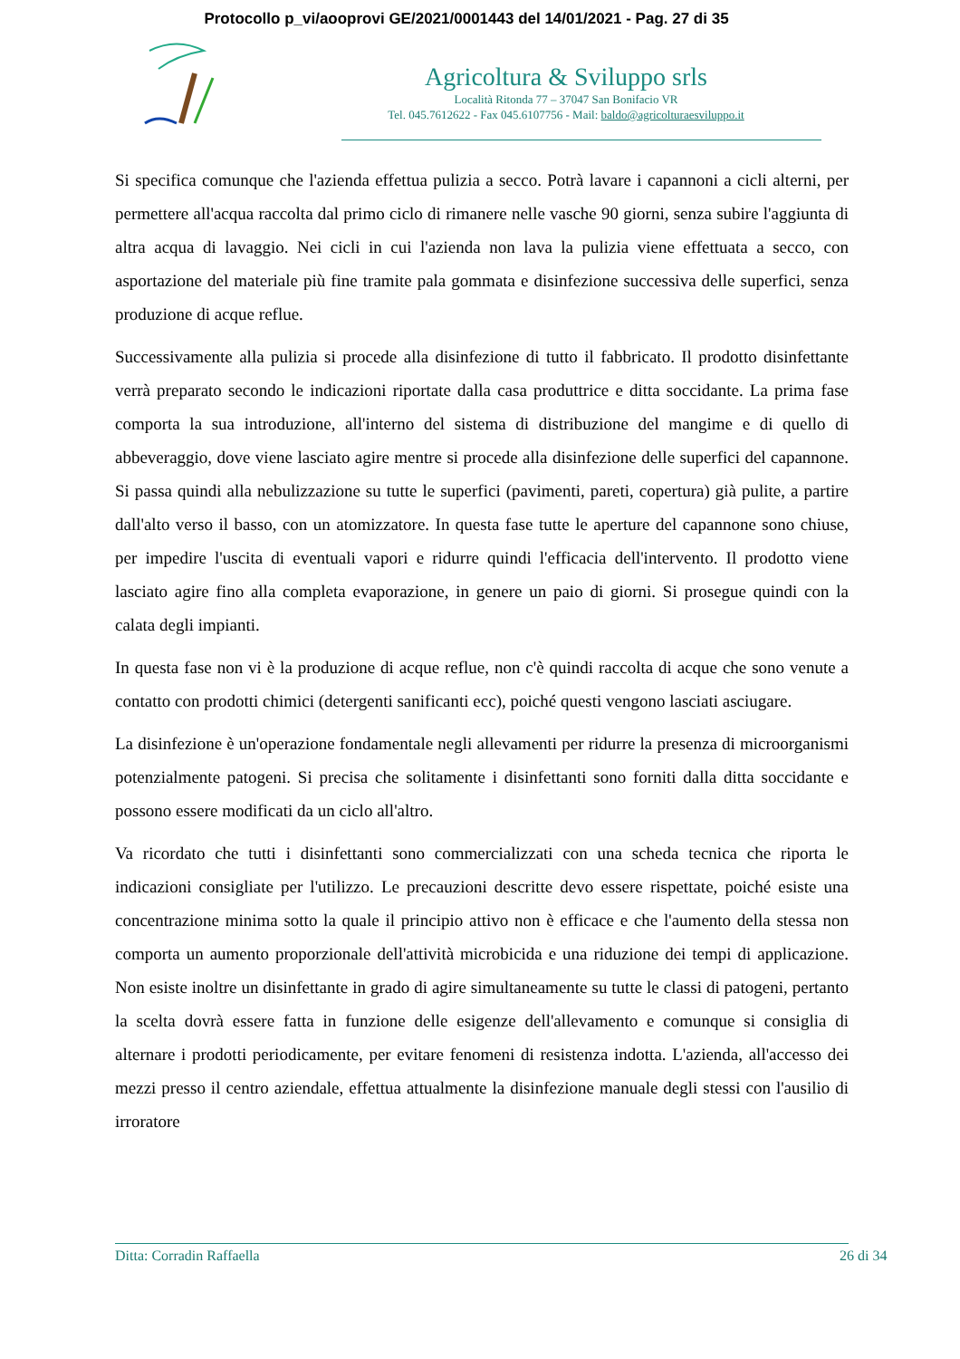Protocollo p_vi/aooprovi GE/2021/0001443 del 14/01/2021 - Pag. 27 di 35
Agricoltura & Sviluppo srls
Località Ritonda 77 – 37047 San Bonifacio VR
Tel. 045.7612622 - Fax 045.6107756 - Mail: baldo@agricolturaesviluppo.it
Si specifica comunque che l'azienda effettua pulizia a secco. Potrà lavare i capannoni a cicli alterni, per permettere all'acqua raccolta dal primo ciclo di rimanere nelle vasche 90 giorni, senza subire l'aggiunta di altra acqua di lavaggio. Nei cicli in cui l'azienda non lava la pulizia viene effettuata a secco, con asportazione del materiale più fine tramite pala gommata e disinfezione successiva delle superfici, senza produzione di acque reflue.
Successivamente alla pulizia si procede alla disinfezione di tutto il fabbricato. Il prodotto disinfettante verrà preparato secondo le indicazioni riportate dalla casa produttrice e ditta soccidante. La prima fase comporta la sua introduzione, all'interno del sistema di distribuzione del mangime e di quello di abbeveraggio, dove viene lasciato agire mentre si procede alla disinfezione delle superfici del capannone. Si passa quindi alla nebulizzazione su tutte le superfici (pavimenti, pareti, copertura) già pulite, a partire dall'alto verso il basso, con un atomizzatore. In questa fase tutte le aperture del capannone sono chiuse, per impedire l'uscita di eventuali vapori e ridurre quindi l'efficacia dell'intervento. Il prodotto viene lasciato agire fino alla completa evaporazione, in genere un paio di giorni. Si prosegue quindi con la calata degli impianti.
In questa fase non vi è la produzione di acque reflue, non c'è quindi raccolta di acque che sono venute a contatto con prodotti chimici (detergenti sanificanti ecc), poiché questi vengono lasciati asciugare.
La disinfezione è un'operazione fondamentale negli allevamenti per ridurre la presenza di microorganismi potenzialmente patogeni. Si precisa che solitamente i disinfettanti sono forniti dalla ditta soccidante e possono essere modificati da un ciclo all'altro.
Va ricordato che tutti i disinfettanti sono commercializzati con una scheda tecnica che riporta le indicazioni consigliate per l'utilizzo. Le precauzioni descritte devo essere rispettate, poiché esiste una concentrazione minima sotto la quale il principio attivo non è efficace e che l'aumento della stessa non comporta un aumento proporzionale dell'attività microbicida e una riduzione dei tempi di applicazione. Non esiste inoltre un disinfettante in grado di agire simultaneamente su tutte le classi di patogeni, pertanto la scelta dovrà essere fatta in funzione delle esigenze dell'allevamento e comunque si consiglia di alternare i prodotti periodicamente, per evitare fenomeni di resistenza indotta. L'azienda, all'accesso dei mezzi presso il centro aziendale, effettua attualmente la disinfezione manuale degli stessi con l'ausilio di irroratore
Ditta: Corradin Raffaella 26 di 34